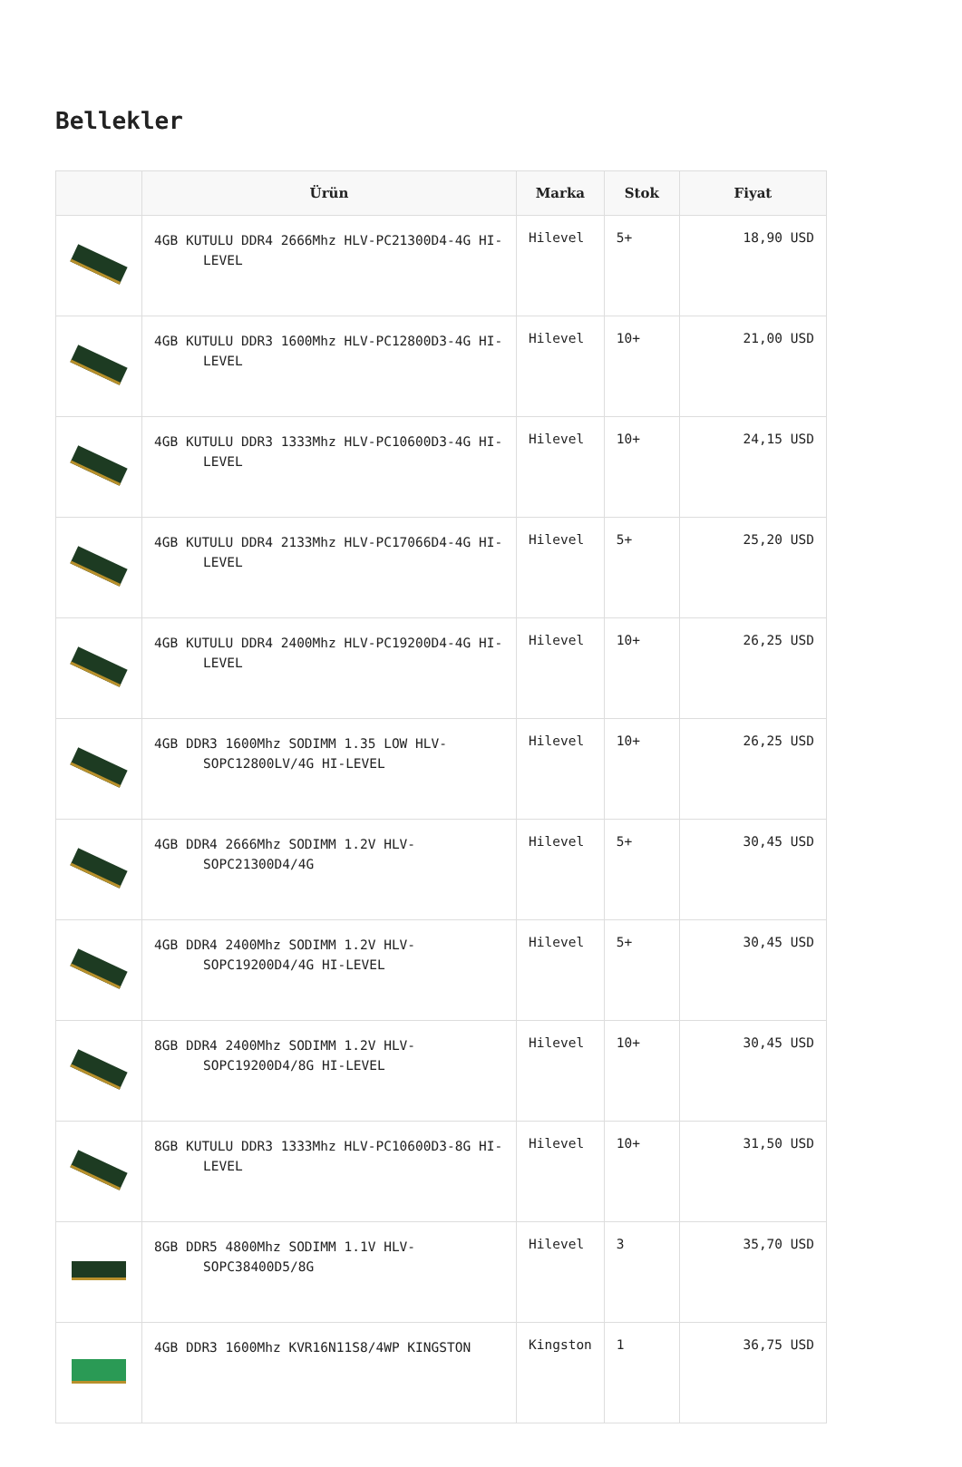Bellekler
| | Ürün | Marka | Stok | Fiyat |
| --- | --- | --- | --- | --- |
| | 4GB KUTULU DDR4 2666Mhz HLV-PC21300D4-4G HI-LEVEL | Hilevel | 5+ | 18,90 USD |
| | 4GB KUTULU DDR3 1600Mhz HLV-PC12800D3-4G HI-LEVEL | Hilevel | 10+ | 21,00 USD |
| | 4GB KUTULU DDR3 1333Mhz HLV-PC10600D3-4G HI-LEVEL | Hilevel | 10+ | 24,15 USD |
| | 4GB KUTULU DDR4 2133Mhz HLV-PC17066D4-4G HI-LEVEL | Hilevel | 5+ | 25,20 USD |
| | 4GB KUTULU DDR4 2400Mhz HLV-PC19200D4-4G HI-LEVEL | Hilevel | 10+ | 26,25 USD |
| | 4GB DDR3 1600Mhz SODIMM 1.35 LOW HLV-SOPC12800LV/4G HI-LEVEL | Hilevel | 10+ | 26,25 USD |
| | 4GB DDR4 2666Mhz SODIMM 1.2V HLV-SOPC21300D4/4G | Hilevel | 5+ | 30,45 USD |
| | 4GB DDR4 2400Mhz SODIMM 1.2V HLV-SOPC19200D4/4G HI-LEVEL | Hilevel | 5+ | 30,45 USD |
| | 8GB DDR4 2400Mhz SODIMM 1.2V HLV-SOPC19200D4/8G HI-LEVEL | Hilevel | 10+ | 30,45 USD |
| | 8GB KUTULU DDR3 1333Mhz HLV-PC10600D3-8G HI-LEVEL | Hilevel | 10+ | 31,50 USD |
| | 8GB DDR5 4800Mhz SODIMM 1.1V HLV-SOPC38400D5/8G | Hilevel | 3 | 35,70 USD |
| | 4GB DDR3 1600Mhz KVR16N11S8/4WP KINGSTON | Kingston | 1 | 36,75 USD |